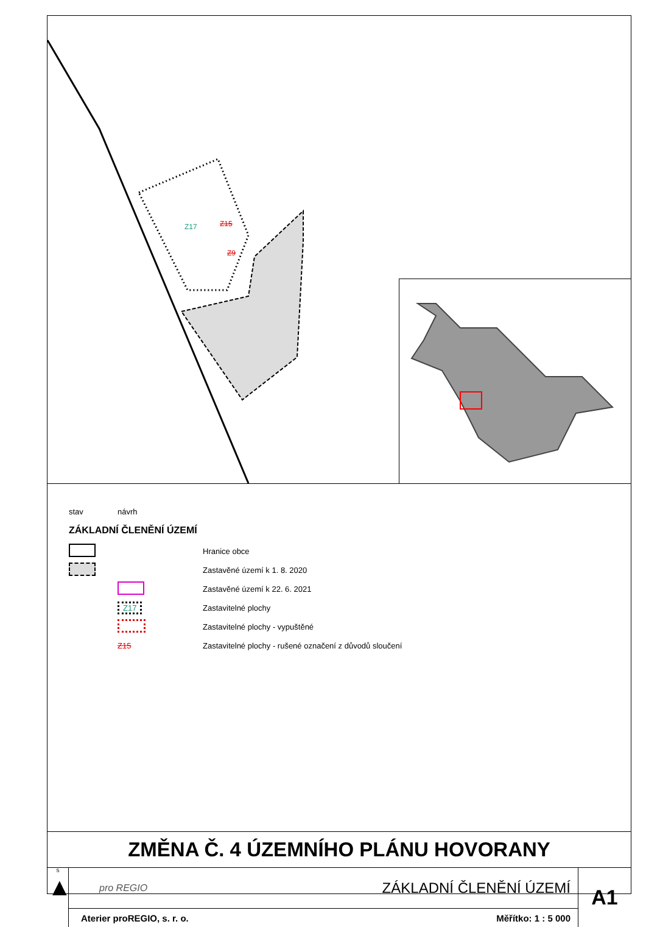Z17
Z15
Z9
stav návrh
ZÁKLADNÍ ČLENĚNÍ ÚZEMÍ
Hranice obce
Zastavěné území k 1. 8. 2020
Zastavěné území k 22. 6. 2021
Z17 Zastavitelné plochy
Zastavitelné plochy - vypuštěné
Z15 Zastavitelné plochy - rušené označení z důvodů sloučení
ZMĚNA Č. 4 ÚZEMNÍHO PLÁNU HOVORANY
S
▲
pro REGIO ZÁKLADNÍ ČLENĚNÍ ÚZEMÍ
Aterier proREGIO, s. r. o. Měřítko: 1 : 5 000
A1